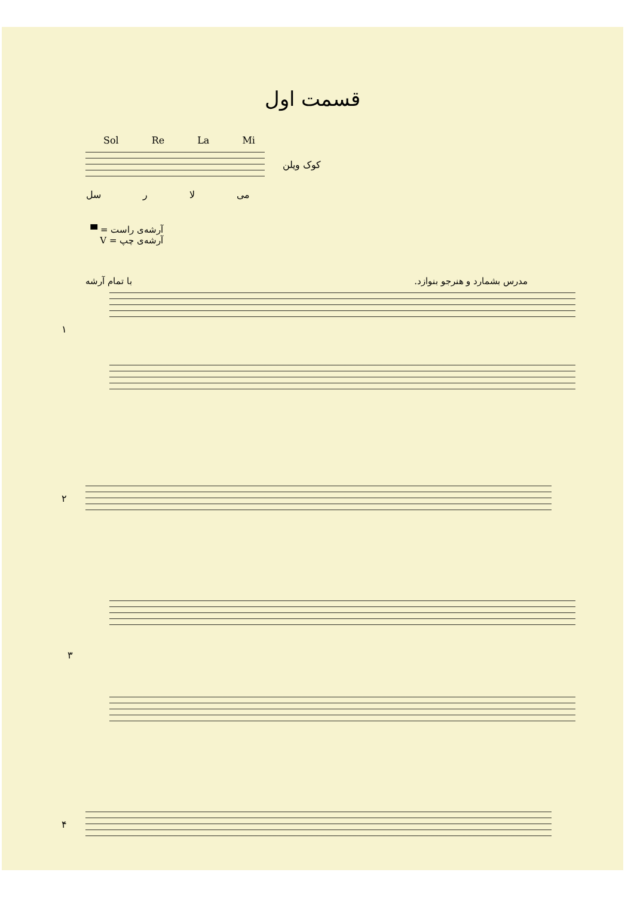قسمت اول
Sol Re La Mi
کوک ویلن
می لا ر سل
آرشه‌ی راست = ▀
آرشه‌ی چپ = V
مدرس بشمارد و هنرجو بنوازد. با تمام آرشه
۱
۲
۳
۴